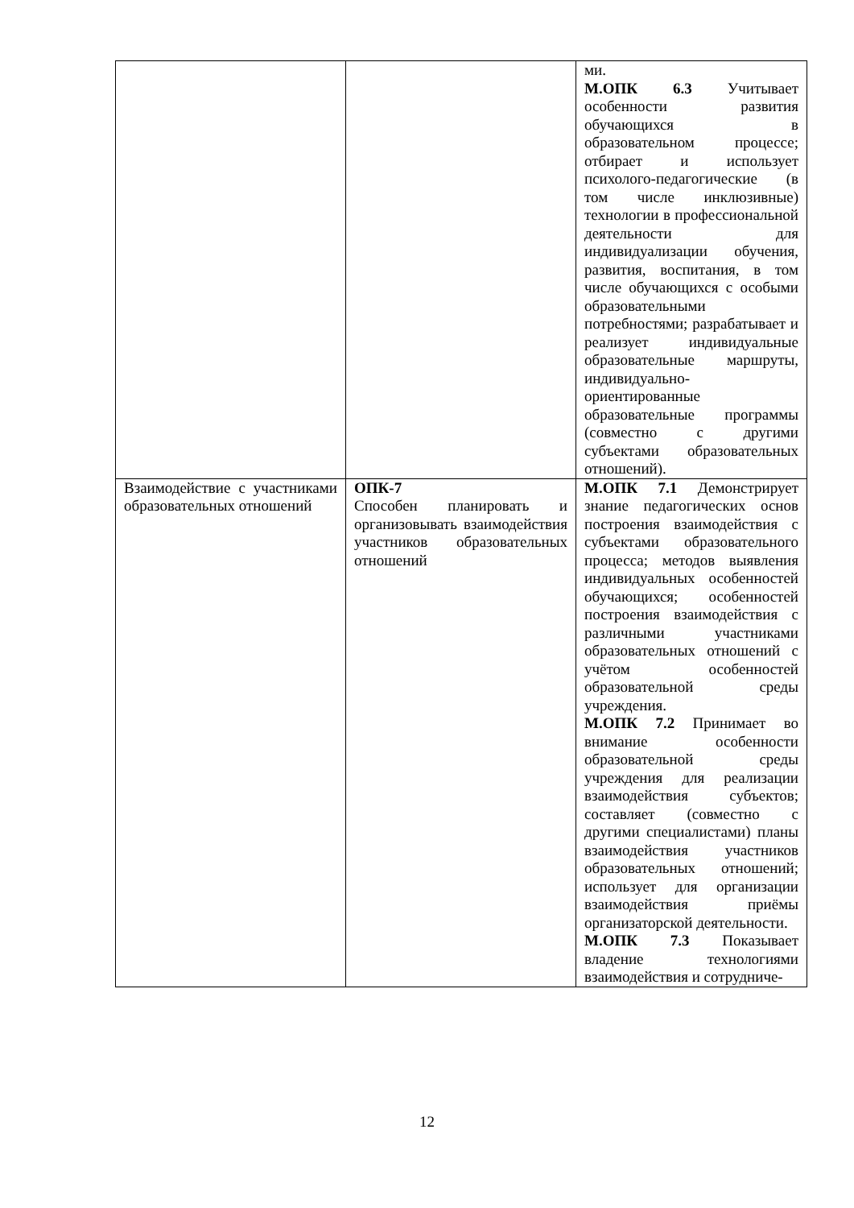| | | ми. М.ОПК 6.3 Учитывает особенности развития обучающихся в образовательном процессе; отбирает и использует психолого-педагогические (в том числе инклюзивные) технологии в профессиональной деятельности для индивидуализации обучения, развития, воспитания, в том числе обучающихся с особыми образовательными потребностями; разрабатывает и реализует индивидуальные образовательные маршруты, индивидуально-ориентированные образовательные программы (совместно с другими субъектами образовательных отношений). |
| Взаимодействие с участниками образовательных отношений | ОПК-7 Способен планировать и организовывать взаимодействия участников образовательных отношений | М.ОПК 7.1 Демонстрирует знание педагогических основ построения взаимодействия с субъектами образовательного процесса; методов выявления индивидуальных особенностей обучающихся; особенностей построения взаимодействия с различными участниками образовательных отношений с учётом особенностей образовательной среды учреждения. М.ОПК 7.2 Принимает во внимание особенности образовательной среды учреждения для реализации взаимодействия субъектов; составляет (совместно с другими специалистами) планы взаимодействия участников образовательных отношений; использует для организации взаимодействия приёмы организаторской деятельности. М.ОПК 7.3 Показывает владение технологиями взаимодействия и сотрудниче- |
12